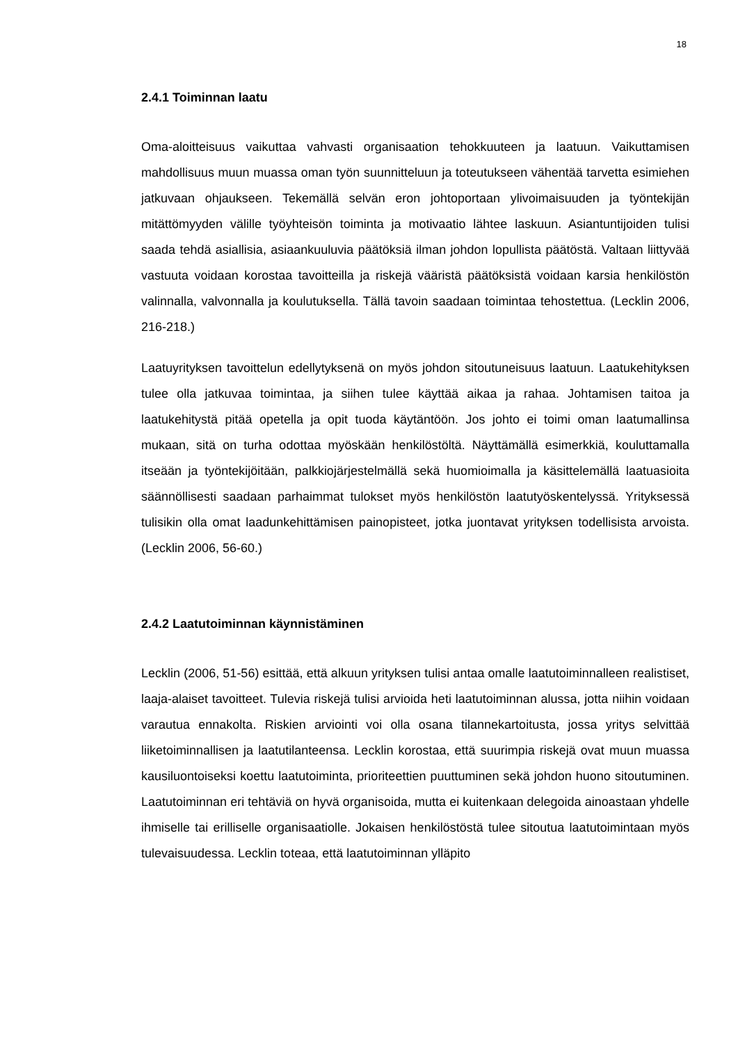18
2.4.1 Toiminnan laatu
Oma-aloitteisuus vaikuttaa vahvasti organisaation tehokkuuteen ja laatuun. Vaikuttamisen mahdollisuus muun muassa oman työn suunnitteluun ja toteutukseen vähentää tarvetta esimiehen jatkuvaan ohjaukseen. Tekemällä selvän eron johtoportaan ylivoimaisuuden ja työntekijän mitättömyyden välille työyhteisön toiminta ja motivaatio lähtee laskuun. Asiantuntijoiden tulisi saada tehdä asiallisia, asiaankuuluvia päätöksiä ilman johdon lopullista päätöstä. Valtaan liittyvää vastuuta voidaan korostaa tavoitteilla ja riskejä vääristä päätöksistä voidaan karsia henkilöstön valinnalla, valvonnalla ja koulutuksella. Tällä tavoin saadaan toimintaa tehostettua. (Lecklin 2006, 216-218.)
Laatuyrityksen tavoittelun edellytyksenä on myös johdon sitoutuneisuus laatuun. Laatukehityksen tulee olla jatkuvaa toimintaa, ja siihen tulee käyttää aikaa ja rahaa. Johtamisen taitoa ja laatukehitystä pitää opetella ja opit tuoda käytäntöön. Jos johto ei toimi oman laatumallinsa mukaan, sitä on turha odottaa myöskään henkilöstöltä. Näyttämällä esimerkkiä, kouluttamalla itseään ja työntekijöitään, palkkiojärjestelmällä sekä huomioimalla ja käsittelemällä laatuasioita säännöllisesti saadaan parhaimmat tulokset myös henkilöstön laatutyöskentelyssä. Yrityksessä tulisikin olla omat laadunkehittämisen painopisteet, jotka juontavat yrityksen todellisista arvoista. (Lecklin 2006, 56-60.)
2.4.2 Laatutoiminnan käynnistäminen
Lecklin (2006, 51-56) esittää, että alkuun yrityksen tulisi antaa omalle laatutoiminnalleen realistiset, laaja-alaiset tavoitteet. Tulevia riskejä tulisi arvioida heti laatutoiminnan alussa, jotta niihin voidaan varautua ennakolta. Riskien arviointi voi olla osana tilannekartoitusta, jossa yritys selvittää liiketoiminnallisen ja laatutilanteensa. Lecklin korostaa, että suurimpia riskejä ovat muun muassa kausiluontoiseksi koettu laatutoiminta, prioriteettien puuttuminen sekä johdon huono sitoutuminen. Laatutoiminnan eri tehtäviä on hyvä organisoida, mutta ei kuitenkaan delegoida ainoastaan yhdelle ihmiselle tai erilliselle organisaatiolle. Jokaisen henkilöstöstä tulee sitoutua laatutoimintaan myös tulevaisuudessa. Lecklin toteaa, että laatutoiminnan ylläpito